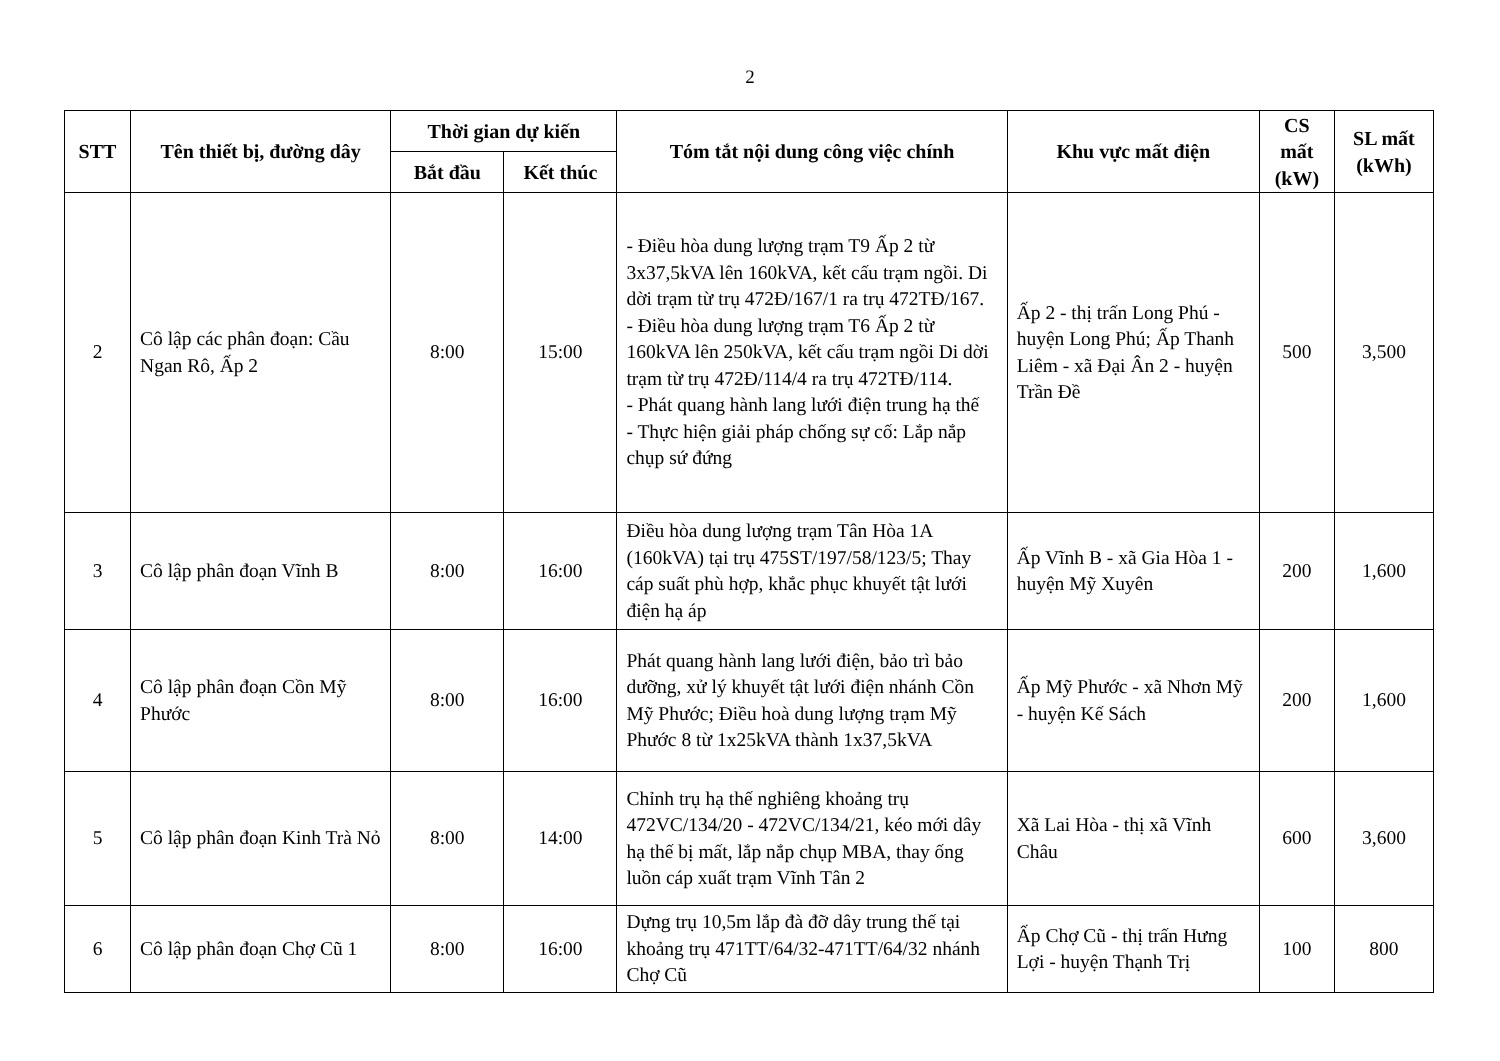2
| STT | Tên thiết bị, đường dây | Thời gian dự kiến | | Tóm tắt nội dung công việc chính | Khu vực mất điện | CS mất (kW) | SL mất (kWh) |
| --- | --- | --- | --- | --- | --- | --- | --- |
| | | Bắt đầu | Kết thúc | | | | |
| 2 | Cô lập các phân đoạn: Cầu Ngan Rô, Ấp 2 | 8:00 | 15:00 | - Điều hòa dung lượng trạm T9 Ấp 2 từ 3x37,5kVA lên 160kVA, kết cấu trạm ngồi. Di dời trạm từ trụ 472Đ/167/1 ra trụ 472TĐ/167. - Điều hòa dung lượng trạm T6 Ấp 2 từ 160kVA lên 250kVA, kết cấu trạm ngồi Di dời trạm từ trụ 472Đ/114/4 ra trụ 472TĐ/114. - Phát quang hành lang lưới điện trung hạ thế - Thực hiện giải pháp chống sự cố: Lắp nắp chụp sứ đứng | Ấp 2 - thị trấn Long Phú - huyện Long Phú; Ấp Thanh Liêm - xã Đại Ân 2 - huyện Trần Đề | 500 | 3,500 |
| 3 | Cô lập phân đoạn Vĩnh B | 8:00 | 16:00 | Điều hòa dung lượng trạm Tân Hòa 1A (160kVA) tại trụ 475ST/197/58/123/5; Thay cáp suất phù hợp, khắc phục khuyết tật lưới điện hạ áp | Ấp Vĩnh B - xã Gia Hòa 1 - huyện Mỹ Xuyên | 200 | 1,600 |
| 4 | Cô lập phân đoạn Cồn Mỹ Phước | 8:00 | 16:00 | Phát quang hành lang lưới điện, bảo trì bảo dưỡng, xử lý khuyết tật lưới điện nhánh Cồn Mỹ Phước; Điều hoà dung lượng trạm Mỹ Phước 8 từ 1x25kVA thành 1x37,5kVA | Ấp Mỹ Phước - xã Nhơn Mỹ - huyện Kế Sách | 200 | 1,600 |
| 5 | Cô lập phân đoạn Kinh Trà Nỏ | 8:00 | 14:00 | Chỉnh trụ hạ thế nghiêng khoảng trụ 472VC/134/20 - 472VC/134/21, kéo mới dây hạ thế bị mất, lắp nắp chụp MBA, thay ống luồn cáp xuất trạm Vĩnh Tân 2 | Xã Lai Hòa - thị xã Vĩnh Châu | 600 | 3,600 |
| 6 | Cô lập phân đoạn Chợ Cũ 1 | 8:00 | 16:00 | Dựng trụ 10,5m lắp đà đỡ dây trung thế tại khoảng trụ 471TT/64/32-471TT/64/32 nhánh Chợ Cũ | Ấp Chợ Cũ - thị trấn Hưng Lợi - huyện Thạnh Trị | 100 | 800 |